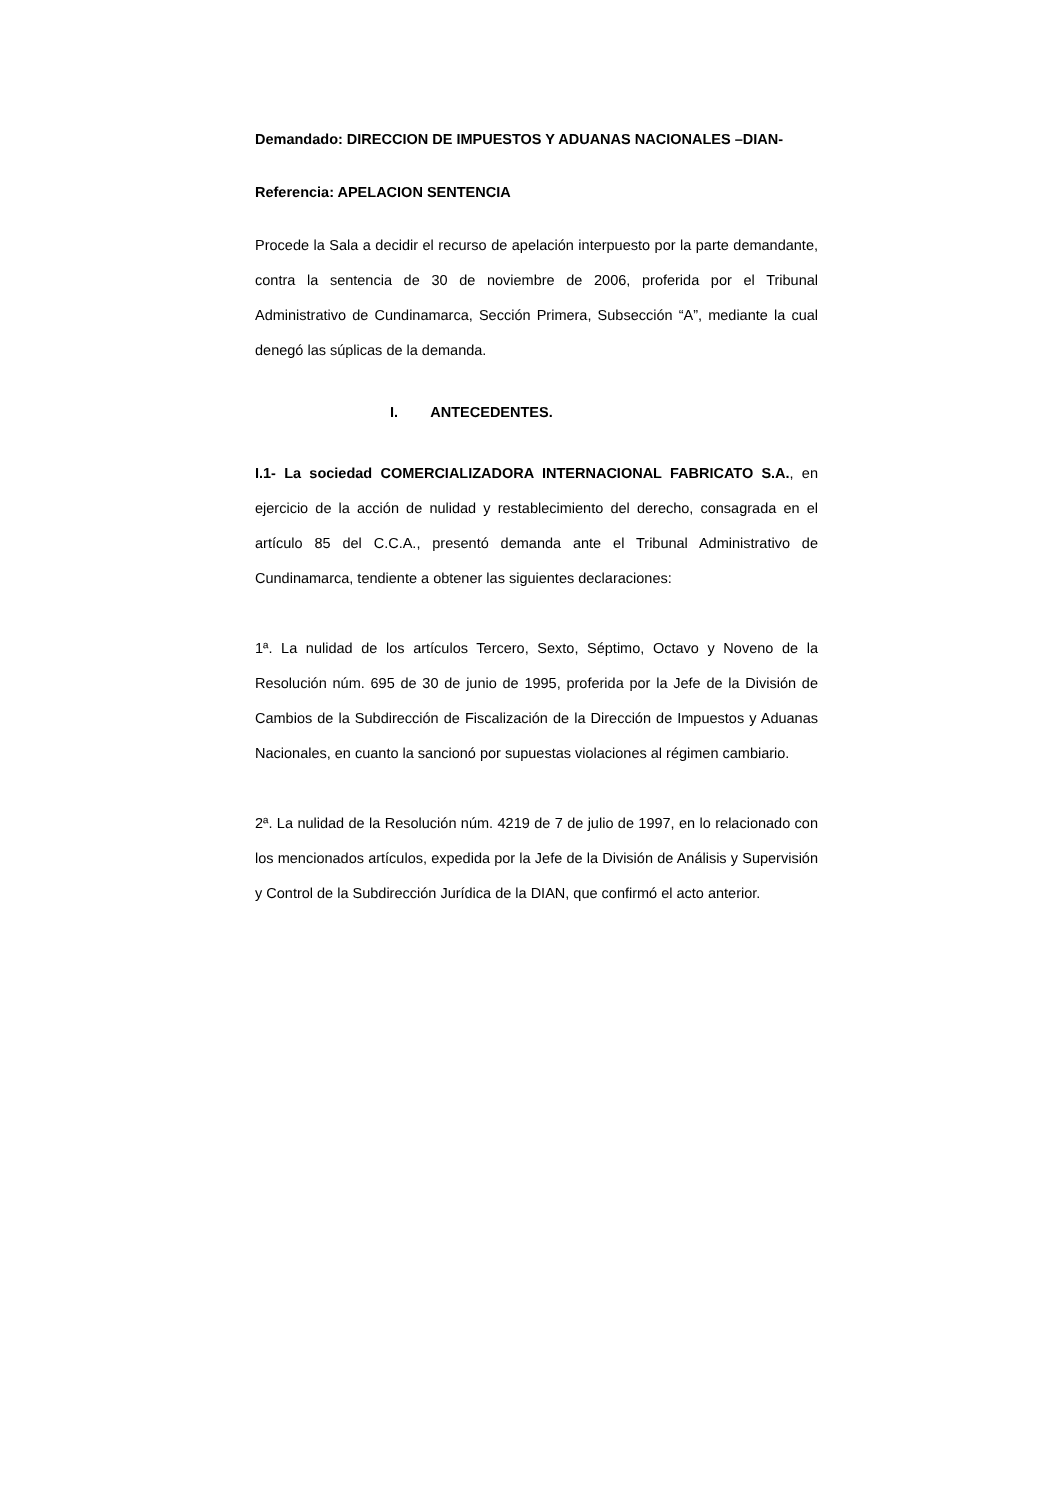Demandado: DIRECCION DE IMPUESTOS Y ADUANAS NACIONALES –DIAN-
Referencia: APELACION SENTENCIA
Procede la Sala a decidir el recurso de apelación interpuesto por la parte demandante, contra la sentencia de 30 de noviembre de 2006, proferida por el Tribunal Administrativo de Cundinamarca, Sección Primera, Subsección “A”, mediante la cual denegó las súplicas de la demanda.
I. ANTECEDENTES.
I.1- La sociedad COMERCIALIZADORA INTERNACIONAL FABRICATO S.A., en ejercicio de la acción de nulidad y restablecimiento del derecho, consagrada en el artículo 85 del C.C.A., presentó demanda ante el Tribunal Administrativo de Cundinamarca, tendiente a obtener las siguientes declaraciones:
1ª. La nulidad de los artículos Tercero, Sexto, Séptimo, Octavo y Noveno de la Resolución núm. 695 de 30 de junio de 1995, proferida por la Jefe de la División de Cambios de la Subdirección de Fiscalización de la Dirección de Impuestos y Aduanas Nacionales, en cuanto la sancionó por supuestas violaciones al régimen cambiario.
2ª. La nulidad de la Resolución núm. 4219 de 7 de julio de 1997, en lo relacionado con los mencionados artículos, expedida por la Jefe de la División de Análisis y Supervisión y Control de la Subdirección Jurídica de la DIAN, que confirmó el acto anterior.